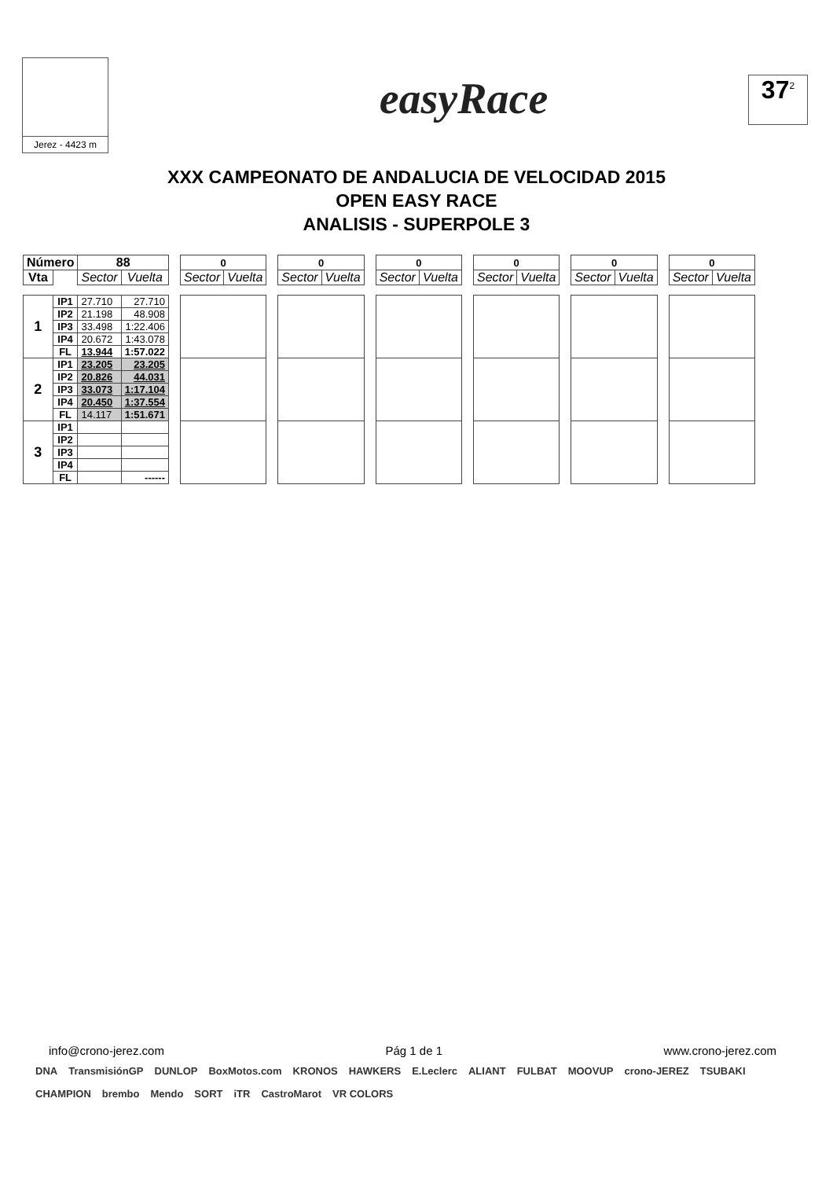Jerez - 4423 m
easyRace
37<sup>2</sup>
XXX CAMPEONATO DE ANDALUCIA DE VELOCIDAD 2015
OPEN EASY RACE
ANALISIS - SUPERPOLE 3
| Número | | 88 | | | 0 | | | 0 | | | 0 | | | 0 | | | 0 | | | 0 | |
| Vta | | Sector | Vuelta | | Sector | Vuelta | | Sector | Vuelta | | Sector | Vuelta | | Sector | Vuelta | | Sector | Vuelta | | Sector | Vuelta |
| 1 | IP1 | 27.710 | 27.710 | | | | | | | | | | | | | | | | | | |
| | IP2 | 21.198 | 48.908 | | | | | | | | | | | | | | | | | | |
| | IP3 | 33.498 | 1:22.406 | | | | | | | | | | | | | | | | | | |
| | IP4 | 20.672 | 1:43.078 | | | | | | | | | | | | | | | | | | |
| | FL | 13.944 | 1:57.022 | | | | | | | | | | | | | | | | | | |
| 2 | IP1 | 23.205 | 23.205 | | | | | | | | | | | | | | | | | | |
| | IP2 | 20.826 | 44.031 | | | | | | | | | | | | | | | | | | |
| | IP3 | 33.073 | 1:17.104 | | | | | | | | | | | | | | | | | | |
| | IP4 | 20.450 | 1:37.554 | | | | | | | | | | | | | | | | | | |
| | FL | 14.117 | 1:51.671 | | | | | | | | | | | | | | | | | | |
| 3 | IP1 | | | | | | | | | | | | | | | | | | | | |
| | IP2 | | | | | | | | | | | | | | | | | | | | |
| | IP3 | | | | | | | | | | | | | | | | | | | | |
| | IP4 | | | | | | | | | | | | | | | | | | | | |
| | FL | | ------ | | | | | | | | | | | | | | | | | | |
info@crono-jerez.com Pág 1 de 1 www.crono-jerez.com
DNA TransmisiónGP DUNLOP BoxMotos.com KRONOS HAWKERS E.Leclerc ALIANT FULBAT MOOVUP crono-JEREZ TSUBAKI CHAMPION brembo Mendo SORT iTR CastroMarot VR COLORS